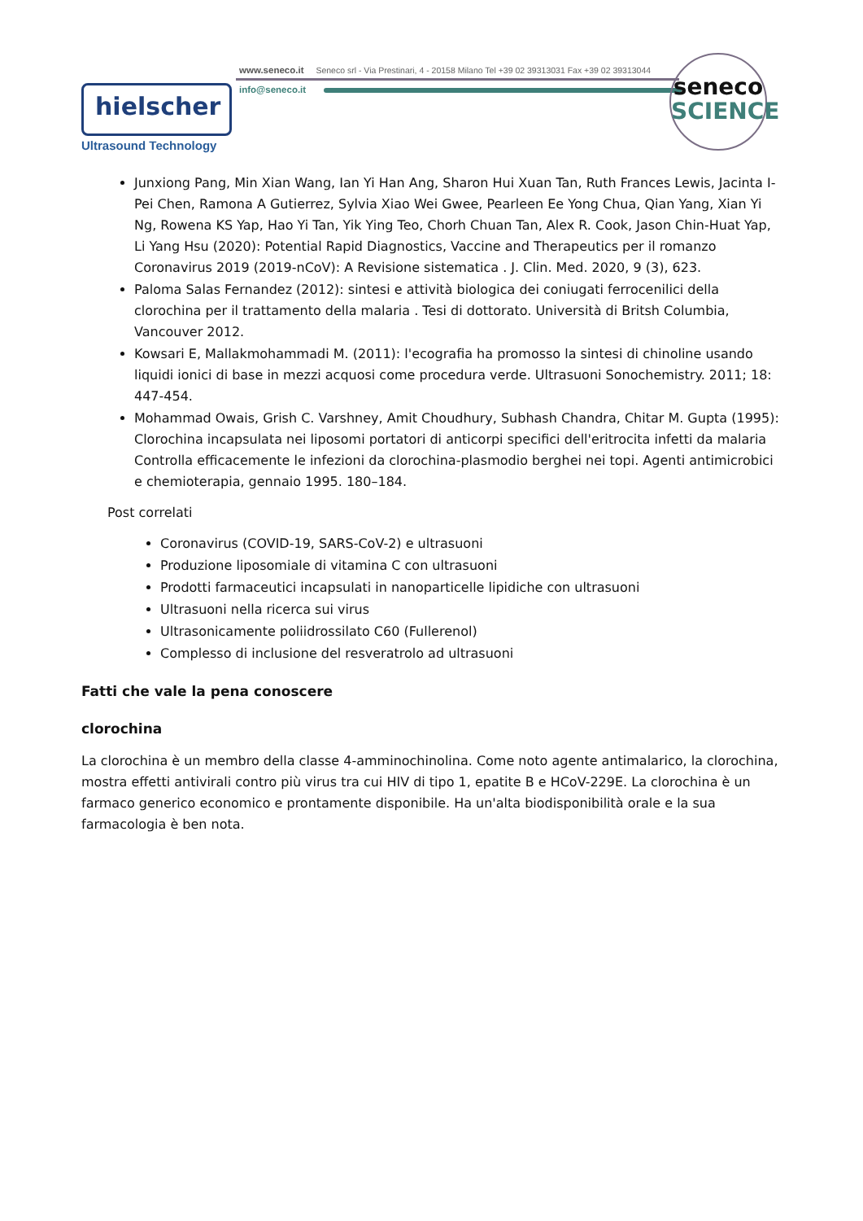www.seneco.it Seneco srl - Via Prestinari, 4 - 20158 Milano Tel +39 02 39313031 Fax +39 02 39313044
info@seneco.it
hielscher
Ultrasound Technology
seneco
SCIENCE
Junxiong Pang, Min Xian Wang, Ian Yi Han Ang, Sharon Hui Xuan Tan, Ruth Frances Lewis, Jacinta I-Pei Chen, Ramona A Gutierrez, Sylvia Xiao Wei Gwee, Pearleen Ee Yong Chua, Qian Yang, Xian Yi Ng, Rowena KS Yap, Hao Yi Tan, Yik Ying Teo, Chorh Chuan Tan, Alex R. Cook, Jason Chin-Huat Yap, Li Yang Hsu (2020): Potential Rapid Diagnostics, Vaccine and Therapeutics per il romanzo Coronavirus 2019 (2019-nCoV): A Revisione sistematica . J. Clin. Med. 2020, 9 (3), 623.
Paloma Salas Fernandez (2012): sintesi e attività biologica dei coniugati ferrocenilici della clorochina per il trattamento della malaria . Tesi di dottorato. Università di Britsh Columbia, Vancouver 2012.
Kowsari E, Mallakmohammadi M. (2011): l'ecografia ha promosso la sintesi di chinoline usando liquidi ionici di base in mezzi acquosi come procedura verde. Ultrasuoni Sonochemistry. 2011; 18: 447-454.
Mohammad Owais, Grish C. Varshney, Amit Choudhury, Subhash Chandra, Chitar M. Gupta (1995): Clorochina incapsulata nei liposomi portatori di anticorpi specifici dell'eritrocita infetti da malaria Controlla efficacemente le infezioni da clorochina-plasmodio berghei nei topi. Agenti antimicrobici e chemioterapia, gennaio 1995. 180–184.
Post correlati
Coronavirus (COVID-19, SARS-CoV-2) e ultrasuoni
Produzione liposomiale di vitamina C con ultrasuoni
Prodotti farmaceutici incapsulati in nanoparticelle lipidiche con ultrasuoni
Ultrasuoni nella ricerca sui virus
Ultrasonicamente poliidrossilato C60 (Fullerenol)
Complesso di inclusione del resveratrolo ad ultrasuoni
Fatti che vale la pena conoscere
clorochina
La clorochina è un membro della classe 4-amminochinolina. Come noto agente antimalarico, la clorochina, mostra effetti antivirali contro più virus tra cui HIV di tipo 1, epatite B e HCoV-229E. La clorochina è un farmaco generico economico e prontamente disponibile. Ha un'alta biodisponibilità orale e la sua farmacologia è ben nota.